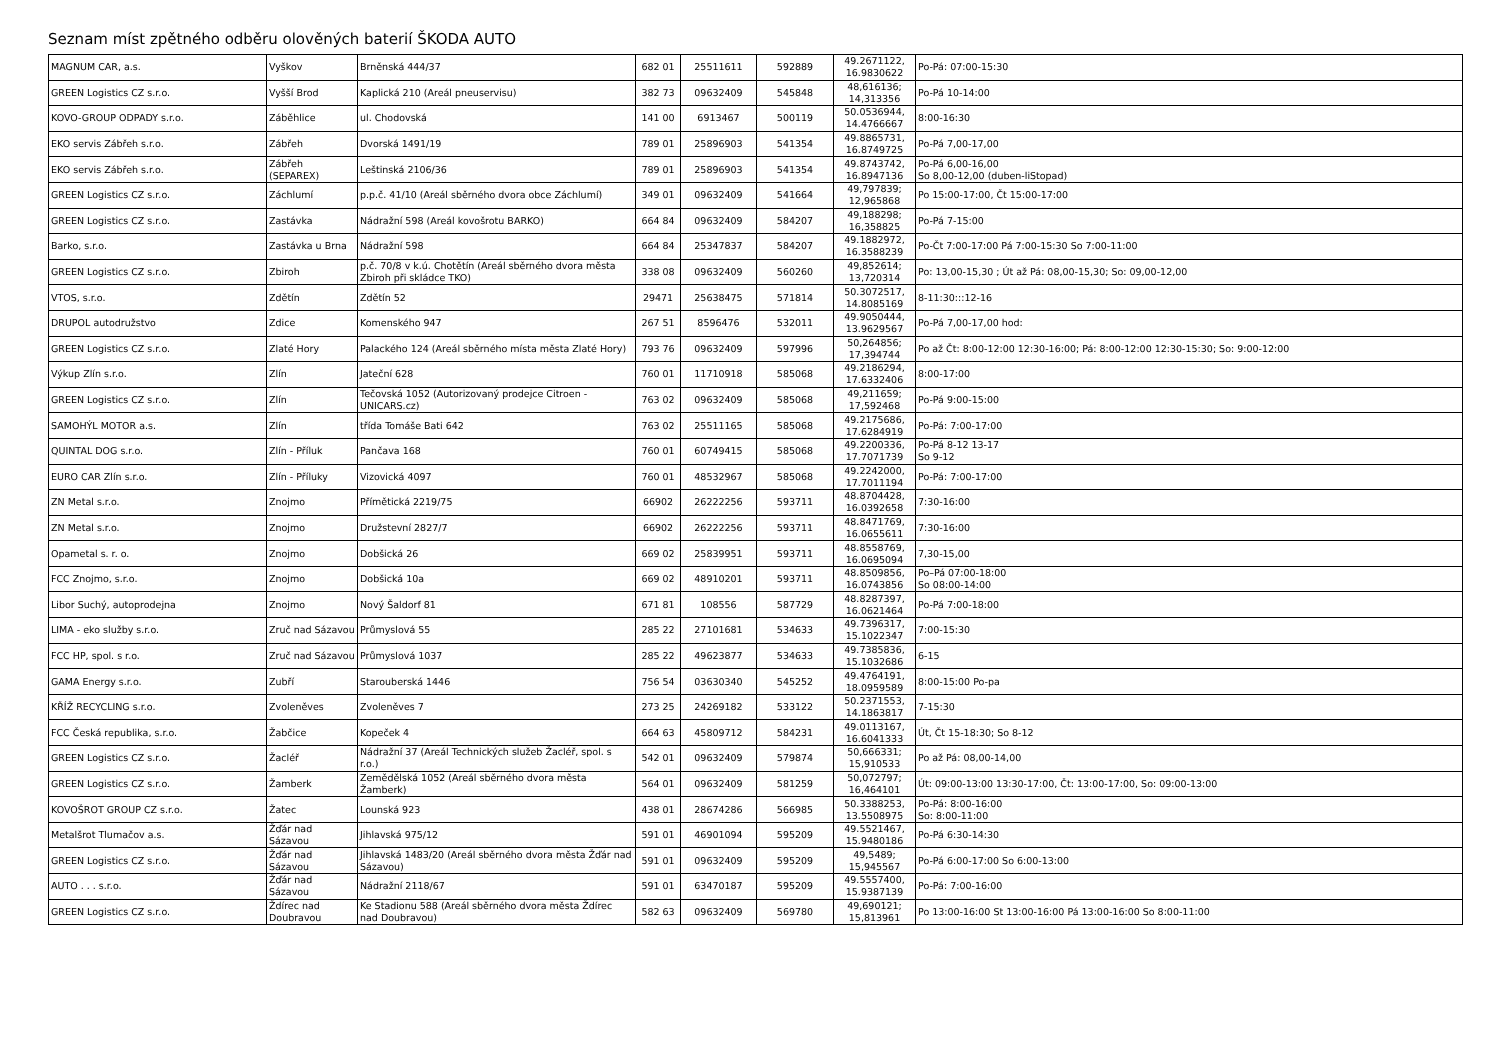Seznam míst zpětného odběru olověných baterií ŠKODA AUTO
| MAGNUM CAR, a.s. | Vyškov | Brněnská 444/37 | 682 01 | 25511611 | 592889 | 49.2671122, 16.9830622 | Po-Pá: 07:00-15:30 |
| GREEN Logistics CZ s.r.o. | Vyšší Brod | Kaplická 210 (Areál pneuservisu) | 382 73 | 09632409 | 545848 | 48,616136; 14,313356 | Po-Pá 10-14:00 |
| KOVO-GROUP ODPADY s.r.o. | Záběhlice | ul. Chodovská | 141 00 | 6913467 | 500119 | 50.0536944, 14.4766667 | 8:00-16:30 |
| EKO servis Zábřeh s.r.o. | Zábřeh | Dvorská 1491/19 | 789 01 | 25896903 | 541354 | 49.8865731, 16.8749725 | Po-Pá 7,00-17,00 |
| EKO servis Zábřeh s.r.o. | Zábřeh (SEPAREX) | Leštinská 2106/36 | 789 01 | 25896903 | 541354 | 49.8743742, 16.8947136 | Po-Pá 6,00-16,00 So 8,00-12,00 (duben-liStopad) |
| GREEN Logistics CZ s.r.o. | Záchlumí | p.p.č. 41/10 (Areál sběrného dvora obce Záchlumí) | 349 01 | 09632409 | 541664 | 49,797839; 12,965868 | Po 15:00-17:00, Čt 15:00-17:00 |
| GREEN Logistics CZ s.r.o. | Zastávka | Nádražní 598 (Areál kovošrotu BARKO) | 664 84 | 09632409 | 584207 | 49,188298; 16,358825 | Po-Pá 7-15:00 |
| Barko, s.r.o. | Zastávka u Brna | Nádražní 598 | 664 84 | 25347837 | 584207 | 49.1882972, 16.3588239 | Po-Čt 7:00-17:00 Pá 7:00-15:30 So 7:00-11:00 |
| GREEN Logistics CZ s.r.o. | Zbiroh | p.č. 70/8 v k.ú. Chotětín (Areál sběrného dvora města Zbiroh při skládce TKO) | 338 08 | 09632409 | 560260 | 49,852614; 13,720314 | Po: 13,00-15,30 ; Út až Pá: 08,00-15,30; So: 09,00-12,00 |
| VTOS, s.r.o. | Zdětín | Zdětín 52 | 29471 | 25638475 | 571814 | 50.3072517, 14.8085169 | 8-11:30:::12-16 |
| DRUPOL autodružstvo | Zdice | Komenského 947 | 267 51 | 8596476 | 532011 | 49.9050444, 13.9629567 | Po-Pá 7,00-17,00 hod: |
| GREEN Logistics CZ s.r.o. | Zlaté Hory | Palackého 124 (Areál sběrného místa města Zlaté Hory) | 793 76 | 09632409 | 597996 | 50,264856; 17,394744 | Po až Čt: 8:00-12:00 12:30-16:00; Pá: 8:00-12:00 12:30-15:30; So: 9:00-12:00 |
| Výkup Zlín s.r.o. | Zlín | Jateční 628 | 760 01 | 11710918 | 585068 | 49.2186294, 17.6332406 | 8:00-17:00 |
| GREEN Logistics CZ s.r.o. | Zlín | Tečovská 1052 (Autorizovaný prodejce Citroen - UNICARS.cz) | 763 02 | 09632409 | 585068 | 49,211659; 17,592468 | Po-Pá 9:00-15:00 |
| SAMOHÝL MOTOR a.s. | Zlín | třída Tomáše Bati 642 | 763 02 | 25511165 | 585068 | 49.2175686, 17.6284919 | Po-Pá: 7:00-17:00 |
| QUINTAL DOG s.r.o. | Zlín - Příluk | Pančava 168 | 760 01 | 60749415 | 585068 | 49.2200336, 17.7071739 | Po-Pá 8-12 13-17 So 9-12 |
| EURO CAR Zlín s.r.o. | Zlín - Příluky | Vizovická 4097 | 760 01 | 48532967 | 585068 | 49.2242000, 17.7011194 | Po-Pá: 7:00-17:00 |
| ZN Metal s.r.o. | Znojmo | Přímětická 2219/75 | 66902 | 26222256 | 593711 | 48.8704428, 16.0392658 | 7:30-16:00 |
| ZN Metal s.r.o. | Znojmo | Družstevní 2827/7 | 66902 | 26222256 | 593711 | 48.8471769, 16.0655611 | 7:30-16:00 |
| Opametal s. r. o. | Znojmo | Dobšická 26 | 669 02 | 25839951 | 593711 | 48.8558769, 16.0695094 | 7,30-15,00 |
| FCC Znojmo, s.r.o. | Znojmo | Dobšická 10a | 669 02 | 48910201 | 593711 | 48.8509856, 16.0743856 | Po–Pá 07:00-18:00 So 08:00-14:00 |
| Libor Suchý, autoprodejna | Znojmo | Nový Šaldorf 81 | 671 81 | 108556 | 587729 | 48.8287397, 16.0621464 | Po-Pá 7:00-18:00 |
| LIMA - eko služby s.r.o. | Zruč nad Sázavou | Průmyslová 55 | 285 22 | 27101681 | 534633 | 49.7396317, 15.1022347 | 7:00-15:30 |
| FCC HP, spol. s r.o. | Zruč nad Sázavou | Průmyslová 1037 | 285 22 | 49623877 | 534633 | 49.7385836, 15.1032686 | 6-15 |
| GAMA Energy s.r.o. | Zubří | Starouberská 1446 | 756 54 | 03630340 | 545252 | 49.4764191, 18.0959589 | 8:00-15:00 Po-pa |
| KŘÍŽ RECYCLING s.r.o. | Zvoleněves | Zvoleněves 7 | 273 25 | 24269182 | 533122 | 50.2371553, 14.1863817 | 7-15:30 |
| FCC Česká republika, s.r.o. | Žabčice | Kopeček 4 | 664 63 | 45809712 | 584231 | 49.0113167, 16.6041333 | Út, Čt 15-18:30; So 8-12 |
| GREEN Logistics CZ s.r.o. | Žacléř | Nádražní 37 (Areál Technických služeb Žacléř, spol. s r.o.) | 542 01 | 09632409 | 579874 | 50,666331; 15,910533 | Po až Pá: 08,00-14,00 |
| GREEN Logistics CZ s.r.o. | Žamberk | Zemědělská 1052 (Areál sběrného dvora města Žamberk) | 564 01 | 09632409 | 581259 | 50,072797; 16,464101 | Út: 09:00-13:00 13:30-17:00, Čt: 13:00-17:00, So: 09:00-13:00 |
| KOVOŠROT GROUP CZ s.r.o. | Žatec | Lounská 923 | 438 01 | 28674286 | 566985 | 50.3388253, 13.5508975 | Po-Pá: 8:00-16:00 So: 8:00-11:00 |
| Metalšrot Tlumačov a.s. | Žďár nad Sázavou | Jihlavská 975/12 | 591 01 | 46901094 | 595209 | 49.5521467, 15.9480186 | Po-Pá 6:30-14:30 |
| GREEN Logistics CZ s.r.o. | Žďár nad Sázavou | Jihlavská 1483/20 (Areál sběrného dvora města Žďár nad Sázavou) | 591 01 | 09632409 | 595209 | 49,5489; 15,945567 | Po-Pá 6:00-17:00 So 6:00-13:00 |
| AUTO . . . s.r.o. | Žďár nad Sázavou | Nádražní 2118/67 | 591 01 | 63470187 | 595209 | 49.5557400, 15.9387139 | Po-Pá: 7:00-16:00 |
| GREEN Logistics CZ s.r.o. | Ždírec nad Doubravou | Ke Stadionu 588 (Areál sběrného dvora města Ždírec nad Doubravou) | 582 63 | 09632409 | 569780 | 49,690121; 15,813961 | Po 13:00-16:00 St 13:00-16:00 Pá 13:00-16:00 So 8:00-11:00 |